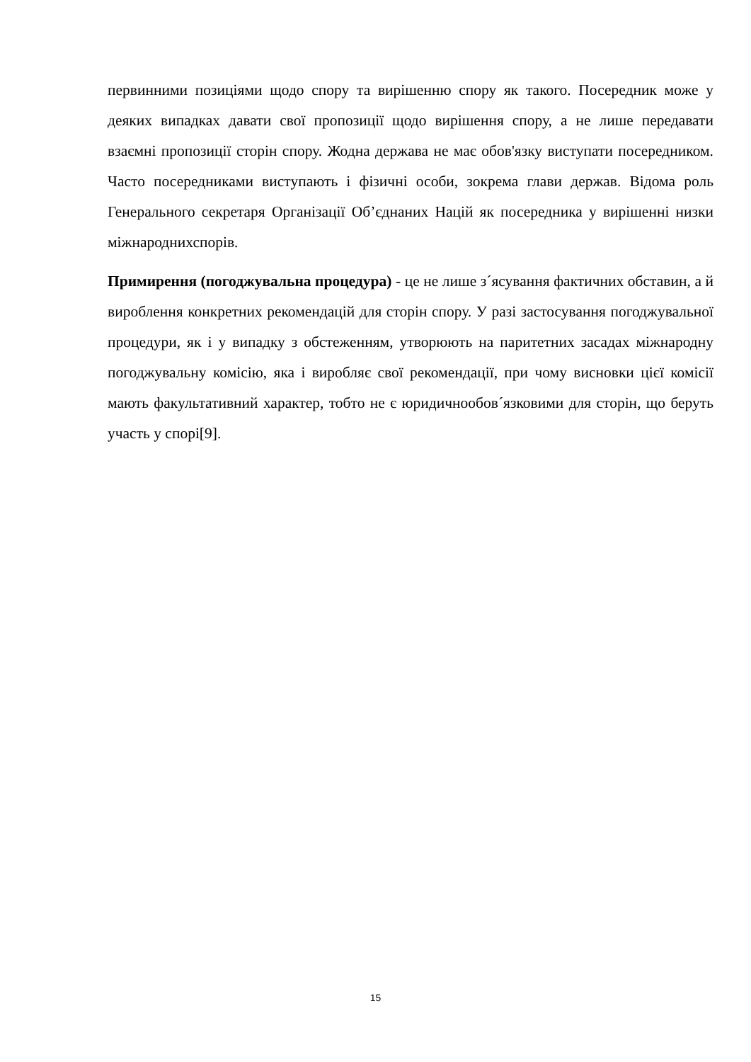первинними позиціями щодо спору та вирішенню спору як такого. Посередник може у деяких випадках давати свої пропозиції щодо вирішення спору, а не лише передавати взаємні пропозиції сторін спору. Жодна держава не має обов'язку виступати посередником. Часто посередниками виступають і фізичні особи, зокрема глави держав. Відома роль Генерального секретаря Організації Об’єднаних Націй як посередника у вирішенні низки міжнароднихспорів.
Примирення (погоджувальна процедура) - це не лише з´ясування фактичних обставин, а й вироблення конкретних рекомендацій для сторін спору. У разі застосування погоджувальної процедури, як і у випадку з обстеженням, утворюють на паритетних засадах міжнародну погоджувальну комісію, яка і виробляє свої рекомендації, при чому висновки цієї комісії мають факультативний характер, тобто не є юридичнообов´язковими для сторін, що беруть участь у спорі[9].
15